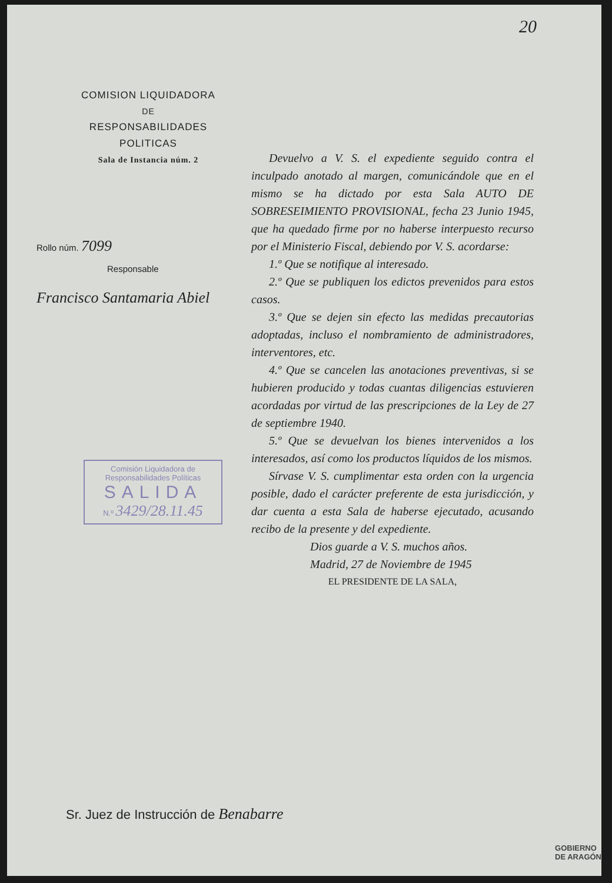20
COMISION LIQUIDADORA
DE
RESPONSABILIDADES POLITICAS
Sala de Instancia núm. 2
Rollo núm. 7099
Responsable
Francisco Santamaria Abiel
Comisión Liquidadora de
Responsabilidades Políticas
SALIDA
N.º 3429/28.11.45
Devuelvo a V. S. el expediente seguido contra el inculpado anotado al margen, comunicándole que en el mismo se ha dictado por esta Sala AUTO DE SOBRESEIMIENTO PROVISIONAL, fecha 23 Junio 1945, que ha quedado firme por no haberse interpuesto recurso por el Ministerio Fiscal, debiendo por V. S. acordarse:
1.º Que se notifique al interesado.
2.º Que se publiquen los edictos prevenidos para estos casos.
3.º Que se dejen sin efecto las medidas precautorias adoptadas, incluso el nombramiento de administradores, interventores, etc.
4.º Que se cancelen las anotaciones preventivas, si se hubieren producido y todas cuantas diligencias estuvieren acordadas por virtud de las prescripciones de la Ley de 27 de septiembre 1940.
5.º Que se devuelvan los bienes intervenidos a los interesados, así como los productos líquidos de los mismos.
Sírvase V. S. cumplimentar esta orden con la urgencia posible, dado el carácter preferente de esta jurisdicción, y dar cuenta a esta Sala de haberse ejecutado, acusando recibo de la presente y del expediente.
Dios guarde a V. S. muchos años.
Madrid, 27 de Noviembre de 1945
EL PRESIDENTE DE LA SALA,
Sr. Juez de Instrucción de Benabarre
GOBIERNO
DE ARAGÓN